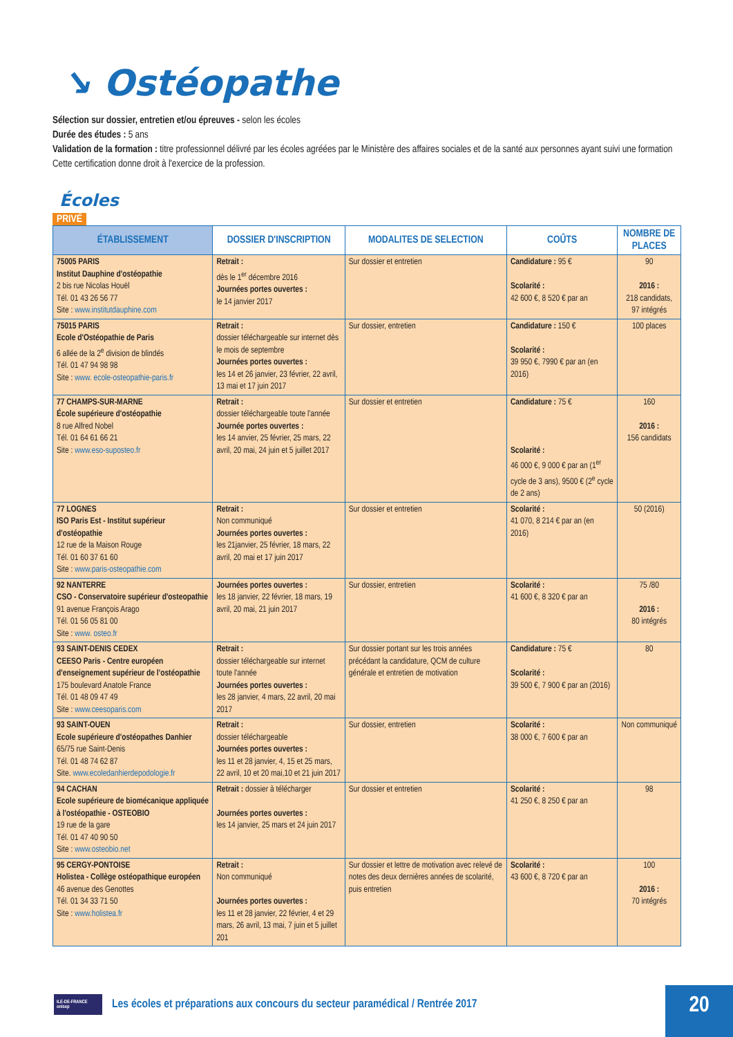↘ Ostéopathe
Sélection sur dossier, entretien et/ou épreuves - selon les écoles
Durée des études : 5 ans
Validation de la formation : titre professionnel délivré par les écoles agréées par le Ministère des affaires sociales et de la santé aux personnes ayant suivi une formation Cette certification donne droit à l'exercice de la profession.
Écoles
PRIVÉ
| ÉTABLISSEMENT | DOSSIER D'INSCRIPTION | MODALITES DE SELECTION | COÛTS | NOMBRE DE PLACES |
| --- | --- | --- | --- | --- |
| 75005 PARIS Institut Dauphine d'ostéopathie 2 bis rue Nicolas Houël Tél. 01 43 26 56 77 Site : www.institutdauphine.com | Retrait : dès le 1<sup>er</sup> décembre 2016 Journées portes ouvertes : le 14 janvier 2017 | Sur dossier et entretien | Candidature : 95 € Scolarité : 42 600 €, 8 520 € par an | 90 2016 : 218 candidats, 97 intégrés |
| 75015 PARIS Ecole d'Ostéopathie de Paris 6 allée de la 2<sup>e</sup> division de blindés Tél. 01 47 94 98 98 Site : www. ecole-osteopathie-paris.fr | Retrait : dossier téléchargeable sur internet dès le mois de septembre Journées portes ouvertes : les 14 et 26 janvier, 23 février, 22 avril, 13 mai et 17 juin 2017 | Sur dossier, entretien | Candidature : 150 € Scolarité : 39 950 €, 7990 € par an (en 2016) | 100 places |
| 77 CHAMPS-SUR-MARNE École supérieure d'ostéopathie 8 rue Alfred Nobel Tél. 01 64 61 66 21 Site : www.eso-suposteo.fr | Retrait : dossier téléchargeable toute l'année Journée portes ouvertes : les 14 anvier, 25 février, 25 mars, 22 avril, 20 mai, 24 juin et 5 juillet 2017 | Sur dossier et entretien | Candidature : 75 € Scolarité : 46 000 €, 9 000 € par an (1<sup>er</sup> cycle de 3 ans), 9500 € (2<sup>e</sup> cycle de 2 ans) | 160 2016 : 156 candidats |
| 77 LOGNES ISO Paris Est - Institut supérieur d'ostéopathie 12 rue de la Maison Rouge Tél. 01 60 37 61 60 Site : www.paris-osteopathie.com | Retrait : Non communiqué Journées portes ouvertes : les 21janvier, 25 février, 18 mars, 22 avril, 20 mai et 17 juin 2017 | Sur dossier et entretien | Scolarité : 41 070, 8 214 € par an (en 2016) | 50 (2016) |
| 92 NANTERRE CSO - Conservatoire supérieur d'osteopathie 91 avenue François Arago Tél. 01 56 05 81 00 Site : www. osteo.fr | Journées portes ouvertes : les 18 janvier, 22 février, 18 mars, 19 avril, 20 mai, 21 juin 2017 | Sur dossier, entretien | Scolarité : 41 600 €, 8 320 € par an | 75 /80 2016 : 80 intégrés |
| 93 SAINT-DENIS CEDEX CEESO Paris - Centre européen d'enseignement supérieur de l'ostéopathie 175 boulevard Anatole France Tél. 01 48 09 47 49 Site : www.ceesoparis.com | Retrait : dossier téléchargeable sur internet toute l'année Journées portes ouvertes : les 28 janvier, 4 mars, 22 avril, 20 mai 2017 | Sur dossier portant sur les trois années précédant la candidature, QCM de culture générale et entretien de motivation | Candidature : 75 € Scolarité : 39 500 €, 7 900 € par an (2016) | 80 |
| 93 SAINT-OUEN Ecole supérieure d'ostéopathes Danhier 65/75 rue Saint-Denis Tél. 01 48 74 62 87 Site. www.ecoledanhierdepodologie.fr | Retrait : dossier téléchargeable Journées portes ouvertes : les 11 et 28 janvier, 4, 15 et 25 mars, 22 avril, 10 et 20 mai,10 et 21 juin 2017 | Sur dossier, entretien | Scolarité : 38 000 €, 7 600 € par an | Non communiqué |
| 94 CACHAN Ecole supérieure de biomécanique appliquée à l'ostéopathie - OSTEOBIO 19 rue de la gare Tél. 01 47 40 90 50 Site : www.osteobio.net | Retrait : dossier à télécharger Journées portes ouvertes : les 14 janvier, 25 mars et 24 juin 2017 | Sur dossier et entretien | Scolarité : 41 250 €, 8 250 € par an | 98 |
| 95 CERGY-PONTOISE Holistea - Collège ostéopathique européen 46 avenue des Genottes Tél. 01 34 33 71 50 Site : www.holistea.fr | Retrait : Non communiqué Journées portes ouvertes : les 11 et 28 janvier, 22 février, 4 et 29 mars, 26 avril, 13 mai, 7 juin et 5 juillet 201 | Sur dossier et lettre de motivation avec relevé de notes des deux dernières années de scolarité, puis entretien | Scolarité : 43 600 €, 8 720 € par an | 100 2016 : 70 intégrés |
ILE-DE-FRANCE onisep
Les écoles et préparations aux concours du secteur paramédical / Rentrée 2017
20